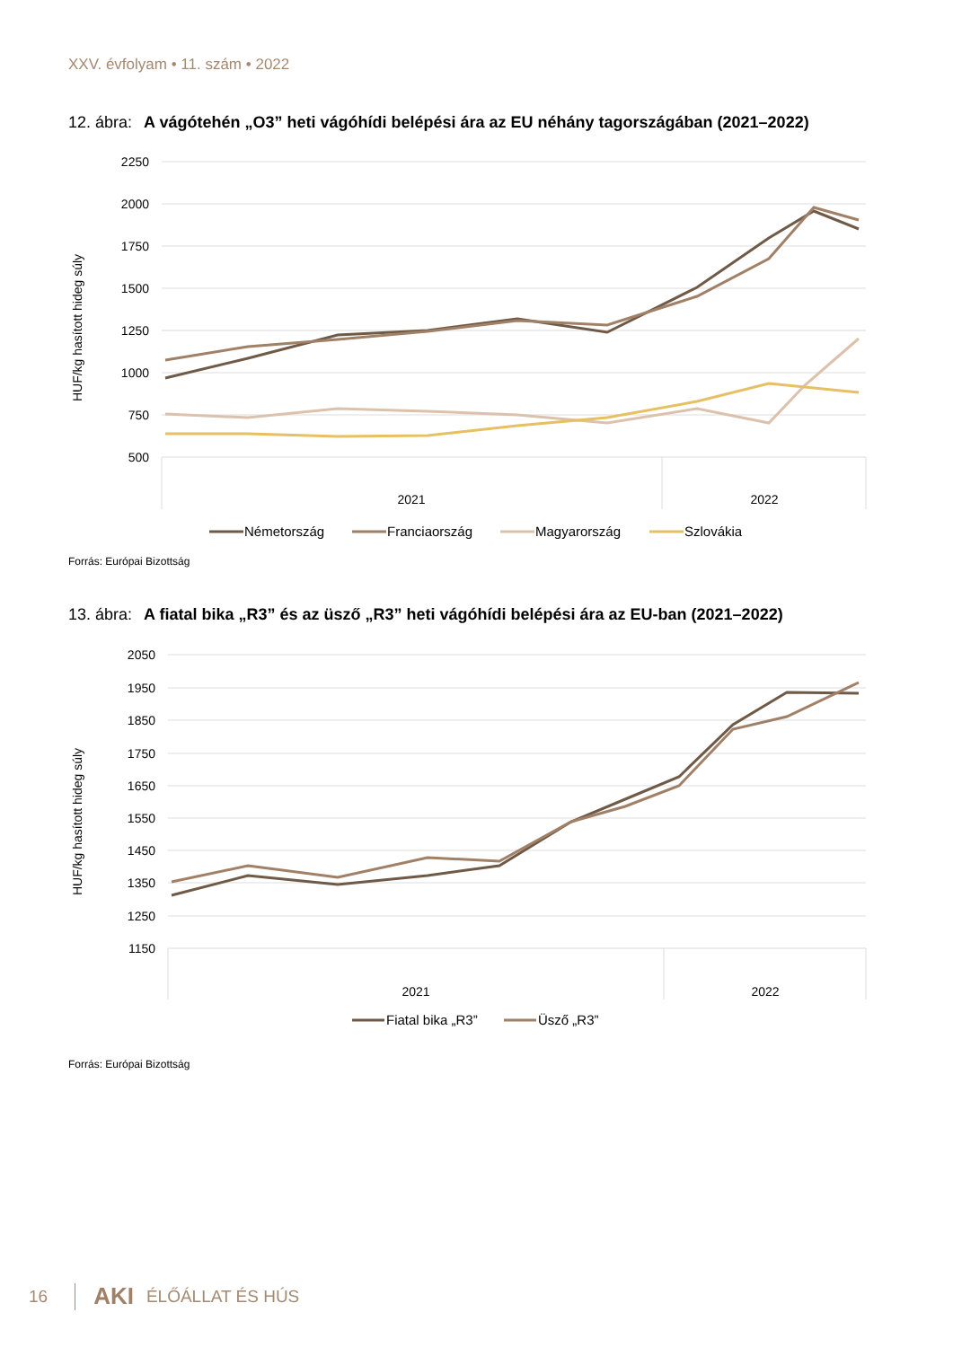XXV. évfolyam • 11. szám • 2022
12. ábra: A vágótehén „O3” heti vágóhídi belépési ára az EU néhány tagországában (2021–2022)
HUF/kg hasított hideg súly
2250
2000
1750
1500
1250
1000
750
500
2021
2022
Németország
Franciaország
Magyarország
Szlovákia
Forrás: Európai Bizottság
13. ábra: A fiatal bika „R3” és az üsző „R3” heti vágóhídi belépési ára az EU-ban (2021–2022)
HUF/kg hasított hideg súly
2050
1950
1850
1750
1650
1550
1450
1350
1250
1150
2021
2022
Fiatal bika „R3”
Üsző „R3”
Forrás: Európai Bizottság
16 AKI ÉLŐÁLLAT ÉS HÚS